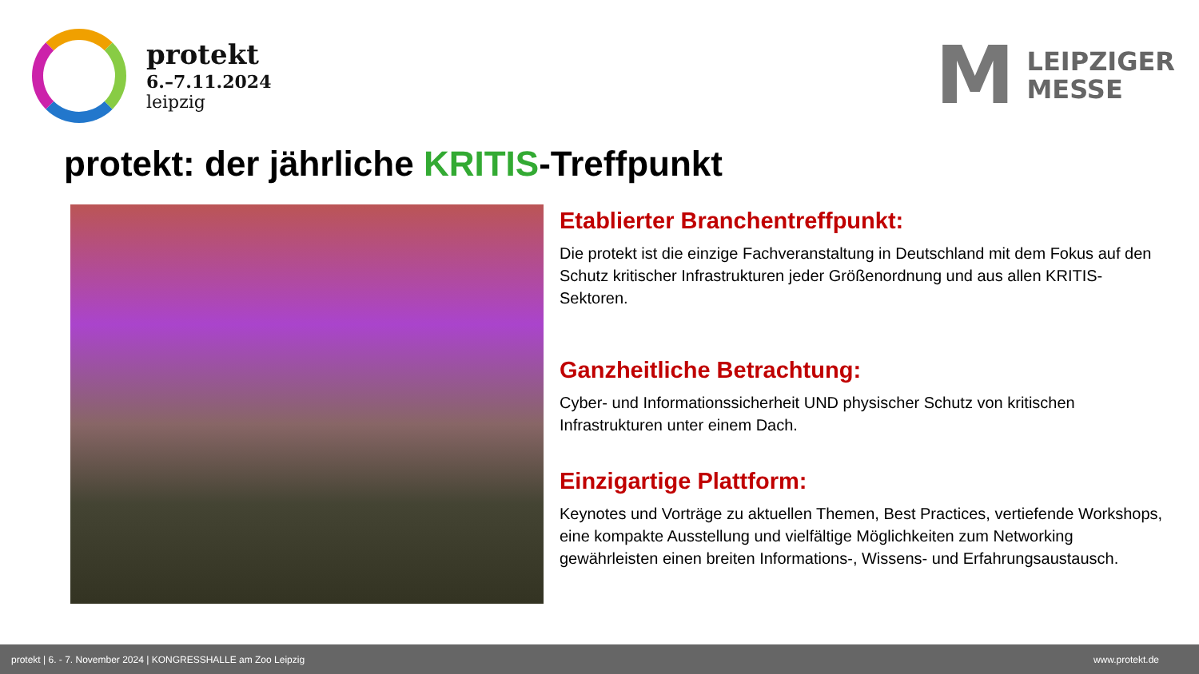protekt
6.–7.11.2024
leipzig
M
LEIPZIGER
MESSE
protekt: der jährliche KRITIS-Treffpunkt
Etablierter Branchentreffpunkt:
Die protekt ist die einzige Fachveranstaltung in Deutschland mit dem Fokus auf den Schutz kritischer Infrastrukturen jeder Größenordnung und aus allen KRITIS-Sektoren.
Ganzheitliche Betrachtung:
Cyber- und Informationssicherheit UND physischer Schutz von kritischen Infrastrukturen unter einem Dach.
Einzigartige Plattform:
Keynotes und Vorträge zu aktuellen Themen, Best Practices, vertiefende Workshops, eine kompakte Ausstellung und vielfältige Möglichkeiten zum Networking gewährleisten einen breiten Informations-, Wissens- und Erfahrungsaustausch.
protekt | 6. - 7. November 2024 | KONGRESSHALLE am Zoo Leipzig www.protekt.de